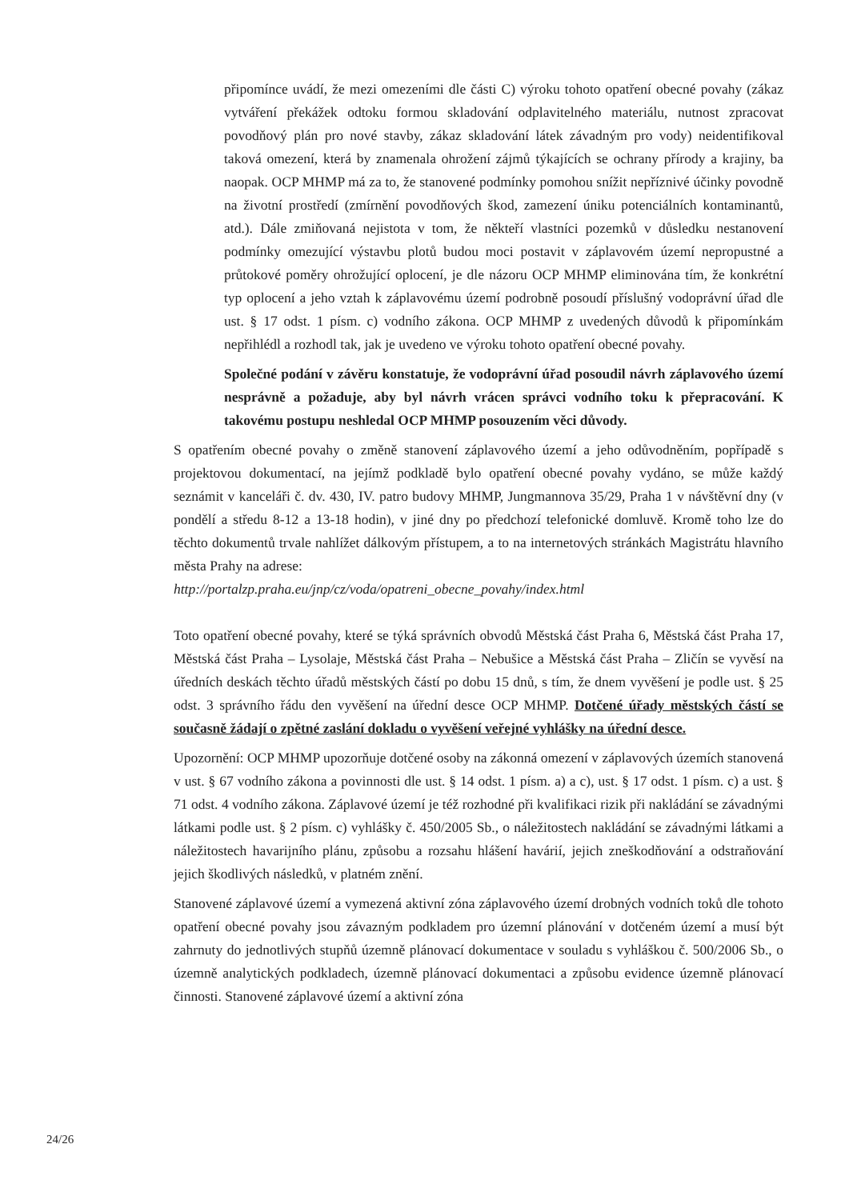připomínce uvádí, že mezi omezeními dle části C) výroku tohoto opatření obecné povahy (zákaz vytváření překážek odtoku formou skladování odplavitelného materiálu, nutnost zpracovat povodňový plán pro nové stavby, zákaz skladování látek závadným pro vody) neidentifikoval taková omezení, která by znamenala ohrožení zájmů týkajících se ochrany přírody a krajiny, ba naopak. OCP MHMP má za to, že stanovené podmínky pomohou snížit nepříznivé účinky povodně na životní prostředí (zmírnění povodňových škod, zamezení úniku potenciálních kontaminantů, atd.). Dále zmiňovaná nejistota v tom, že někteří vlastníci pozemků v důsledku nestanovení podmínky omezující výstavbu plotů budou moci postavit v záplavovém území nepropustné a průtokové poměry ohrožující oplocení, je dle názoru OCP MHMP eliminována tím, že konkrétní typ oplocení a jeho vztah k záplavovému území podrobně posoudí příslušný vodoprávní úřad dle ust. § 17 odst. 1 písm. c) vodního zákona. OCP MHMP z uvedených důvodů k připomínkám nepřihlédl a rozhodl tak, jak je uvedeno ve výroku tohoto opatření obecné povahy.
Společné podání v závěru konstatuje, že vodoprávní úřad posoudil návrh záplavového území nesprávně a požaduje, aby byl návrh vrácen správci vodního toku k přepracování. K takovému postupu neshledal OCP MHMP posouzením věci důvody.
S opatřením obecné povahy o změně stanovení záplavového území a jeho odůvodněním, popřípadě s projektovou dokumentací, na jejímž podkladě bylo opatření obecné povahy vydáno, se může každý seznámit v kanceláři č. dv. 430, IV. patro budovy MHMP, Jungmannova 35/29, Praha 1 v návštěvní dny (v pondělí a středu 8-12 a 13-18 hodin), v jiné dny po předchozí telefonické domluvě. Kromě toho lze do těchto dokumentů trvale nahlížet dálkovým přístupem, a to na internetových stránkách Magistrátu hlavního města Prahy na adrese:
http://portalzp.praha.eu/jnp/cz/voda/opatreni_obecne_povahy/index.html
Toto opatření obecné povahy, které se týká správních obvodů Městská část Praha 6, Městská část Praha 17, Městská část Praha – Lysolaje, Městská část Praha – Nebušice a Městská část Praha – Zličín se vyvěsí na úředních deskách těchto úřadů městských částí po dobu 15 dnů, s tím, že dnem vyvěšení je podle ust. § 25 odst. 3 správního řádu den vyvěšení na úřední desce OCP MHMP. Dotčené úřady městských částí se současně žádají o zpětné zaslání dokladu o vyvěšení veřejné vyhlášky na úřední desce.
Upozornění: OCP MHMP upozorňuje dotčené osoby na zákonná omezení v záplavových územích stanovená v ust. § 67 vodního zákona a povinnosti dle ust. § 14 odst. 1 písm. a) a c), ust. § 17 odst. 1 písm. c) a ust. § 71 odst. 4 vodního zákona. Záplavové území je též rozhodné při kvalifikaci rizik při nakládání se závadnými látkami podle ust. § 2 písm. c) vyhlášky č. 450/2005 Sb., o náležitostech nakládání se závadnými látkami a náležitostech havarijního plánu, způsobu a rozsahu hlášení havárií, jejich zneškodňování a odstraňování jejich škodlivých následků, v platném znění.
Stanovené záplavové území a vymezená aktivní zóna záplavového území drobných vodních toků dle tohoto opatření obecné povahy jsou závazným podkladem pro územní plánování v dotčeném území a musí být zahrnuty do jednotlivých stupňů územně plánovací dokumentace v souladu s vyhláškou č. 500/2006 Sb., o územně analytických podkladech, územně plánovací dokumentaci a způsobu evidence územně plánovací činnosti. Stanovené záplavové území a aktivní zóna
24/26